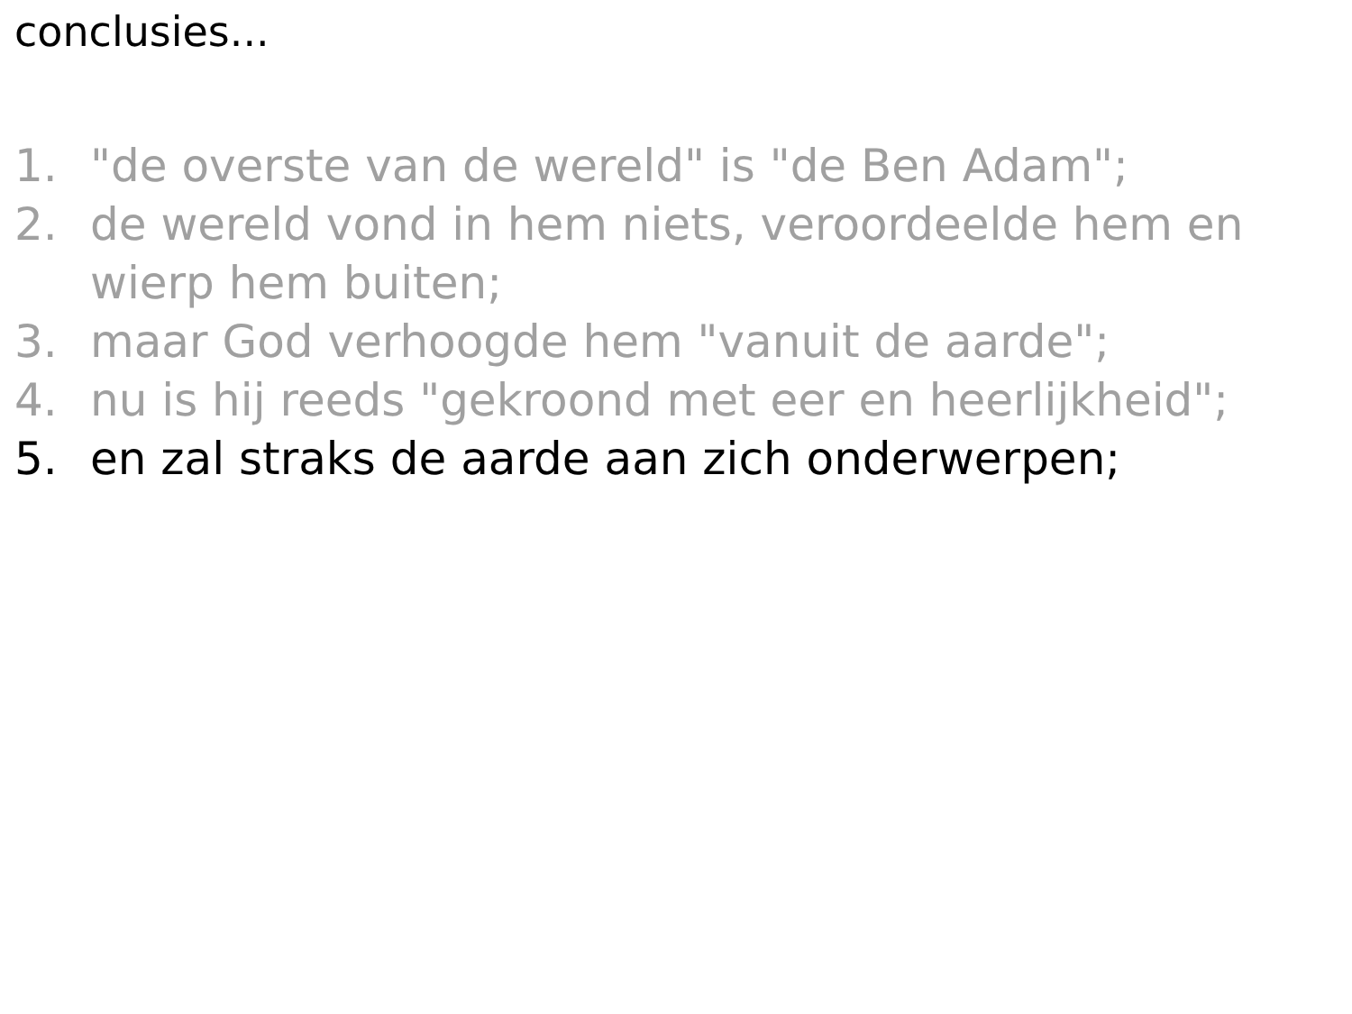conclusies...
1. "de overste van de wereld" is "de Ben Adam";
2. de wereld vond in hem niets, veroordeelde hem en wierp hem buiten;
3. maar God verhoogde hem "vanuit de aarde";
4. nu is hij reeds "gekroond met eer en heerlijkheid";
5. en zal straks de aarde aan zich onderwerpen;